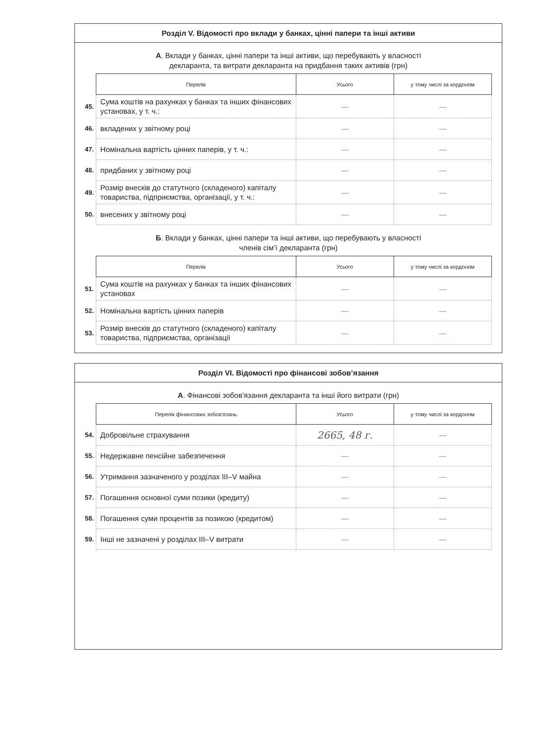Розділ V. Відомості про вклади у банках, цінні папери та інші активи
А. Вклади у банках, цінні папери та інші активи, що перебувають у власності
декларанта, та витрати декларанта на придбання таких активів (грн)
| | Перелік | Усього | у тому числі за кордоном |
| 45. | Сума коштів на рахунках у банках та інших фінансових установах, у т. ч.: | — | — |
| 46. | вкладених у звітному році | — | — |
| 47. | Номінальна вартість цінних паперів, у т. ч.: | — | — |
| 48. | придбаних у звітному році | — | — |
| 49. | Розмір внесків до статутного (складеного) капіталу товариства, підприємства, організації, у т. ч.: | — | — |
| 50. | внесених у звітному році | — | — |
Б. Вклади у банках, цінні папери та інші активи, що перебувають у власності
членів сім’ї декларанта (грн)
| | Перелік | Усього | у тому числі за кордоном |
| 51. | Сума коштів на рахунках у банках та інших фінансових установах | — | — |
| 52. | Номінальна вартість цінних паперів | — | — |
| 53. | Розмір внесків до статутного (складеного) капіталу товариства, підприємства, організації | — | — |
Розділ VI. Відомості про фінансові зобов’язання
А. Фінансові зобов'язання декларанта та інші його витрати (грн)
| | Перелік фінансових зобов'язань | Усього | у тому числі за кордоном |
| 54. | Добровільне страхування | 2665, 48 г. | — |
| 55. | Недержавне пенсійне забезпечення | — | — |
| 56. | Утримання зазначеного у розділах III–V майна | — | — |
| 57. | Погашення основної суми позики (кредиту) | — | — |
| 58. | Погашення суми процентів за позикою (кредитом) | — | — |
| 59. | Інші не зазначені у розділах III–V витрати | — | — |